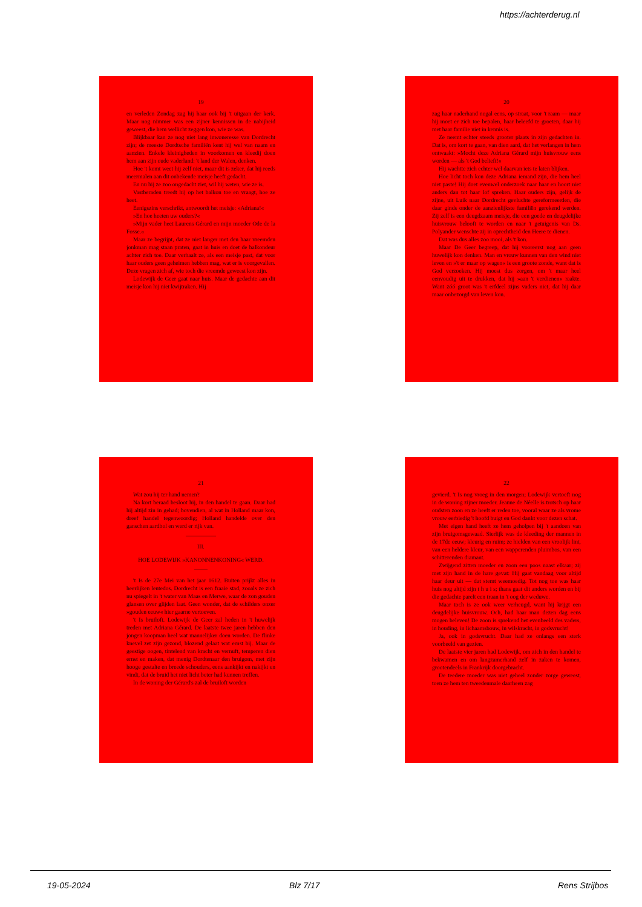https://achterderug.nl
19
en verleden Zondag zag hij haar ook bij 't uitgaan der kerk. Maar nog nimmer was een zijner kennissen in de nabijheid geweest, die hem wellicht zeggen kon, wie ze was.
Blijkbaar kan ze nog niet lang inwoneresse van Dordrecht zijn; de meeste Dordtsche familiën kent hij wel van naam en aanzien. Enkele kleinigheden in voorkomen en kleedij doen hem aan zijn oude vaderland: 't land der Walen, denken.
Hoe 't komt weet hij zelf niet, maar dit is zeker, dat hij reeds meermalen aan dit onbekende meisje heeft gedacht.
En nu hij ze zoo ongedacht ziet, wil hij weten, wie ze is.
Vastberaden treedt hij op het balkon toe en vraagt, hoe ze heet.
Eenigszins verschrikt, antwoordt het meisje: »Adriana!«
»En hoe heeten uw ouders?«
»Mijn vader heet Laurens Gérard en mijn moeder Ode de la Fosse.«
Maar ze begrijpt, dat ze niet langer met den haar vreemden jonkman mag staan praten, gaat in huis en doet de balkondeur achter zich toe. Daar verhaalt ze, als een meisje past, dat voor haar ouders geen geheimen hebben mag, wat er is voorgevallen. Deze vragen zich af, wie toch die vreemde geweest kon zijn.
Lodewijk de Geer gaat naar huis. Maar de gedachte aan dit meisje kon hij niet kwijtraken. Hij
20
zag haar naderhand nogal eens, op straat, voor 't raam — maar hij moet er zich toe bepalen, haar beleefd te groeten, daar hij met haar familie niet in kennis is.
Ze neemt echter steeds grooter plaats in zijn gedachten in. Dat is, om kort te gaan, van dien aard, dat het verlangen in hem ontwaakt: »Mocht deze Adriana Gérard mijn huisvrouw eens worden — als 't God belieft!«
Hij wachtte zich echter wel daarvan iets te laten blijken.
Hoe licht toch kon deze Adriana iemand zijn, die hem heel niet paste! Hij doet evenwel onderzoek naar haar en hoort niet anders dan tot haar lof spreken. Haar ouders zijn, gelijk de zijne, uit Luik naar Dordrecht gevluchte gereformeerden, die daar ginds onder de aanzienlijkste familiën gerekend werden. Zij zelf is een deugdzaam meisje, die een goede en deugdelijke huisvrouw belooft te worden en naar 't getuigenis van Ds. Polyander wenschte zij in oprechtheid den Heere te dienen.
Dat was dus alles zoo mooi, als 't kon.
Maar De Geer begreep, dat hij vooreerst nog aan geen huwelijk kon denken. Man en vrouw kunnen van den wind niet leven en »'t er maar op wagen« is een groote zonde, want dat is God verzoeken. Hij moest dus zorgen, om 't maar heel eenvoudig uit te drukken, dat hij »aan 't verdienen« raakte. Want zóó groot was 't erfdeel zijns vaders niet, dat hij daar maar onbezorgd van leven kon.
21
Wat zou hij ter hand nemen?
Na kort beraad besloot hij, in den handel te gaan. Daar had hij altijd zin in gehad; bovendien, al wat in Holland maar kon, dreef handel tegenwoordig; Holland handelde over den ganschen aardbol en werd er rijk van.
III.
HOE LODEWIJK »KANONNENKONING« WERD.
't Is de 27e Mei van het jaar 1612. Buiten prijkt alles in heerlijken lentedos. Dordrecht is een fraaie stad, zooals ze zich nu spiegelt in 't water van Maas en Merwe, waar de zon gouden glansen over glijden laat. Geen wonder, dat de schilders onzer »gouden eeuw« hier gaarne vertoeven.
't Is bruiloft. Lodewijk de Geer zal heden in 't huwelijk treden met Adriana Gérard. De laatste twee jaren hebben den jongen koopman heel wat mannelijker doen worden. De flinke knevel zet zijn gezond, blozend gelaat wat ernst bij. Maar de geestige oogen, tintelend van kracht en vernuft, temperen dien ernst en maken, dat menig Dordtenaar den bruigom, met zijn hooge gestalte en breede schouders, eens aankijkt en nakijkt en vindt, dat de bruid het niet licht beter had kunnen treffen.
In de woning der Gérard's zal de bruiloft worden
22
gevierd. 't Is nog vroeg in den morgen; Lodewijk vertoeft nog in de woning zijner moeder. Jeanne de Néelle is trotsch op haar oudsten zoon en ze heeft er reden toe, vooral waar ze als vrome vrouw eerbiedig 't hoofd buigt en God dankt voor dezen schat.
Met eigen hand heeft ze hem geholpen bij 't aandoen van zijn bruigomsgewaad. Sierlijk was de kleeding der mannen in de 17de eeuw; kleurig en ruim; ze hielden van een vroolijk lint, van een heldere kleur, van een wapperenden pluimbos, van een schitterenden diamant.
Zwijgend zitten moeder en zoon een poos naast elkaar; zij met zijn hand in de hare gevat: Hij gaat vandaag voor altijd haar deur uit — dat stemt weemoedig. Tot nog toe was haar huis nog altijd zijn t h u i s; thans gaat dit anders worden en bij die gedachte parelt een traan in 't oog der weduwe.
Maar toch is ze ook weer verheugd, want hij krijgt een deugdelijke huisvrouw. Och, had haar man dezen dag eens mogen beleven! De zoon is sprekend het evenbeeld des vaders, in houding, in lichaamsbouw, in wilskracht, in godsvrucht!
Ja, ook in godsvrucht. Daar had ze onlangs een sterk voorbeeld van gezien.
De laatste vier jaren had Lodewijk, om zich in den handel te bekwamen en om langzamerhand zelf in zaken te komen, grootendeels in Frankrijk doorgebracht.
De teedere moeder was niet geheel zonder zorge geweest, toen ze hem ten tweedenmale daarheen zag
19-05-2024 Blz 7/17 Rens Strijbos